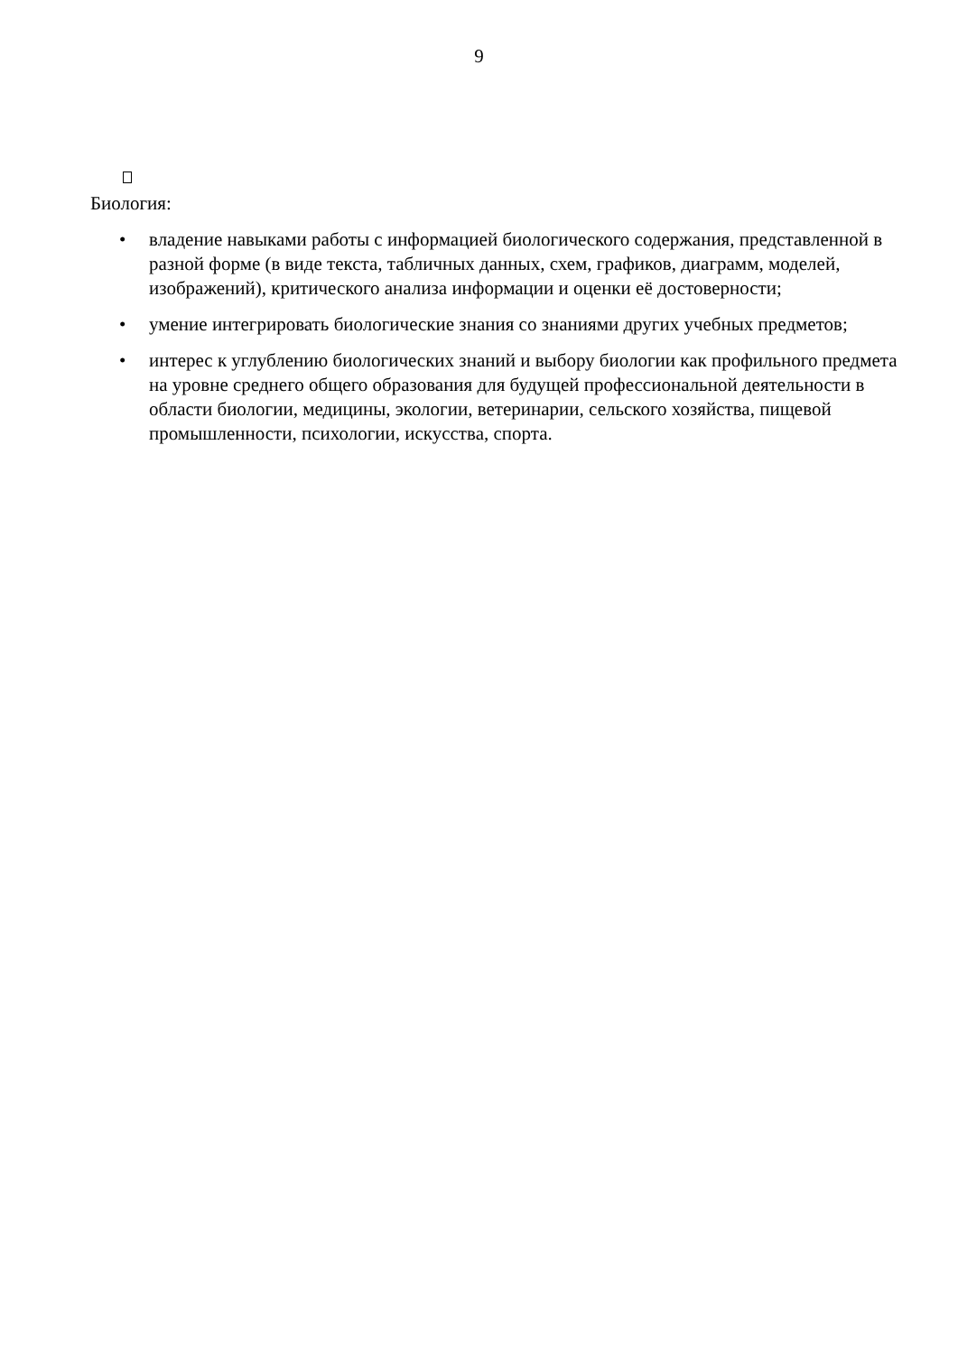9
Биология:
• владение навыками работы с информацией биологического содержания, представленной в разной форме (в виде текста, табличных данных, схем, графиков, диаграмм, моделей, изображений), критического анализа информации и оценки её достоверности;
• умение интегрировать биологические знания со знаниями других учебных предметов;
• интерес к углублению биологических знаний и выбору биологии как профильного предмета на уровне среднего общего образования для будущей профессиональной деятельности в области биологии, медицины, экологии, ветеринарии, сельского хозяйства, пищевой промышленности, психологии, искусства, спорта.